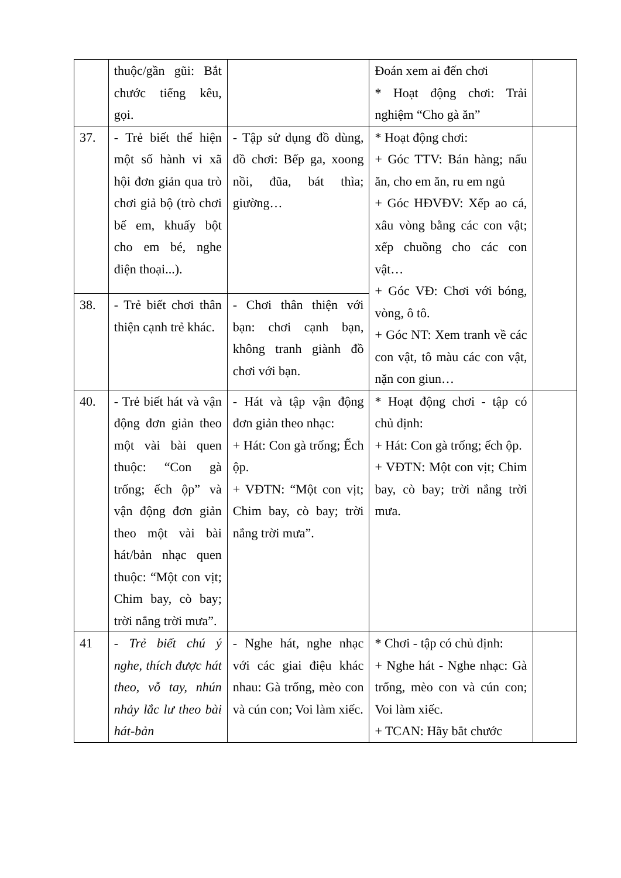| | thuộc/gần gũi: Bắt chước tiếng kêu, gọi. | | Đoán xem ai đến chơi * Hoạt động chơi: Trải nghiệm “Cho gà ăn” | |
| 37. | - Trẻ biết thể hiện một số hành vi xã hội đơn giản qua trò chơi giả bộ (trò chơi bế em, khuấy bột cho em bé, nghe điện thoại...). | - Tập sử dụng đồ dùng, đồ chơi: Bếp ga, xoong nồi, đũa, bát thìa; giường… | * Hoạt động chơi: + Góc TTV: Bán hàng; nấu ăn, cho em ăn, ru em ngủ + Góc HĐVĐV: Xếp ao cá, xâu vòng bằng các con vật; xếp chuồng cho các con vật… + Góc VĐ: Chơi với bóng, vòng, ô tô. + Góc NT: Xem tranh về các con vật, tô màu các con vật, nặn con giun… | |
| 38. | - Trẻ biết chơi thân thiện cạnh trẻ khác. | - Chơi thân thiện với bạn: chơi cạnh bạn, không tranh giành đồ chơi với bạn. | | |
| 40. | - Trẻ biết hát và vận động đơn giản theo một vài bài quen thuộc: “Con gà trống; ếch ộp” và vận động đơn giản theo một vài bài hát/bản nhạc quen thuộc: “Một con vịt; Chim bay, cò bay; trời nắng trời mưa”. | - Hát và tập vận động đơn giản theo nhạc: + Hát: Con gà trống; Ếch ộp. + VĐTN: “Một con vịt; Chim bay, cò bay; trời nắng trời mưa”. | * Hoạt động chơi - tập có chủ định: + Hát: Con gà trống; ếch ộp. + VĐTN: Một con vịt; Chim bay, cò bay; trời nắng trời mưa. | |
| 41 | - Trẻ biết chú ý nghe, thích được hát theo, vỗ tay, nhún nhảy lắc lư theo bài hát-bản | - Nghe hát, nghe nhạc với các giai điệu khác nhau: Gà trống, mèo con và cún con; Voi làm xiếc. | * Chơi - tập có chủ định: + Nghe hát - Nghe nhạc: Gà trống, mèo con và cún con; Voi làm xiếc. + TCAN: Hãy bắt chước | |